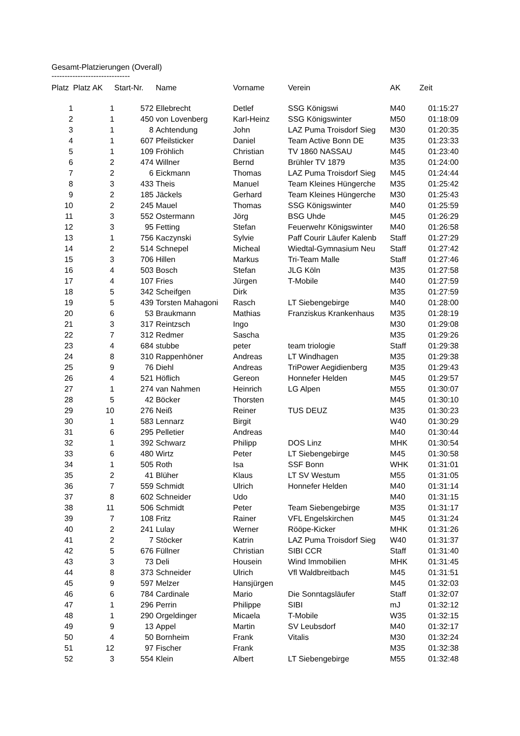Gesamt-Platzierungen (Overall)
------------------------------
| Platz | Platz AK | Start-Nr. | Name | Vorname | Verein | AK | Zeit |
| --- | --- | --- | --- | --- | --- | --- | --- |
| 1 | 1 | 572 | Ellebrecht | Detlef | SSG Königswi | M40 | 01:15:27 |
| 2 | 1 | 450 | von Lovenberg | Karl-Heinz | SSG Königswinter | M50 | 01:18:09 |
| 3 | 1 | 8 | Achtendung | John | LAZ Puma Troisdorf Sieg | M30 | 01:20:35 |
| 4 | 1 | 607 | Pfeilsticker | Daniel | Team Active Bonn DE | M35 | 01:23:33 |
| 5 | 1 | 109 | Fröhlich | Christian | TV 1860 NASSAU | M45 | 01:23:40 |
| 6 | 2 | 474 | Willner | Bernd | Brühler TV 1879 | M35 | 01:24:00 |
| 7 | 2 | 6 | Eickmann | Thomas | LAZ Puma Troisdorf Sieg | M45 | 01:24:44 |
| 8 | 3 | 433 | Theis | Manuel | Team Kleines Hüngerche | M35 | 01:25:42 |
| 9 | 2 | 185 | Jäckels | Gerhard | Team Kleines Hüngerche | M30 | 01:25:43 |
| 10 | 2 | 245 | Mauel | Thomas | SSG Königswinter | M40 | 01:25:59 |
| 11 | 3 | 552 | Ostermann | Jörg | BSG Uhde | M45 | 01:26:29 |
| 12 | 3 | 95 | Fetting | Stefan | Feuerwehr Königswinter | M40 | 01:26:58 |
| 13 | 1 | 756 | Kaczynski | Sylvie | Paff Courir Läufer Kalenb | Staff | 01:27:29 |
| 14 | 2 | 514 | Schnepel | Micheal | Wiedtal-Gymnasium Neu | Staff | 01:27:42 |
| 15 | 3 | 706 | Hillen | Markus | Tri-Team Malle | Staff | 01:27:46 |
| 16 | 4 | 503 | Bosch | Stefan | JLG Köln | M35 | 01:27:58 |
| 17 | 4 | 107 | Fries | Jürgen | T-Mobile | M40 | 01:27:59 |
| 18 | 5 | 342 | Scheifgen | Dirk | | M35 | 01:27:59 |
| 19 | 5 | 439 | Torsten Mahagoni | Rasch | LT Siebengebirge | M40 | 01:28:00 |
| 20 | 6 | 53 | Braukmann | Mathias | Franziskus Krankenhaus | M35 | 01:28:19 |
| 21 | 3 | 317 | Reintzsch | Ingo | | M30 | 01:29:08 |
| 22 | 7 | 312 | Redmer | Sascha | | M35 | 01:29:26 |
| 23 | 4 | 684 | stubbe | peter | team triologie | Staff | 01:29:38 |
| 24 | 8 | 310 | Rappenhöner | Andreas | LT Windhagen | M35 | 01:29:38 |
| 25 | 9 | 76 | Diehl | Andreas | TriPower Aegidienberg | M35 | 01:29:43 |
| 26 | 4 | 521 | Höflich | Gereon | Honnefer Helden | M45 | 01:29:57 |
| 27 | 1 | 274 | van Nahmen | Heinrich | LG Alpen | M55 | 01:30:07 |
| 28 | 5 | 42 | Böcker | Thorsten | | M45 | 01:30:10 |
| 29 | 10 | 276 | Neiß | Reiner | TUS DEUZ | M35 | 01:30:23 |
| 30 | 1 | 583 | Lennarz | Birgit | | W40 | 01:30:29 |
| 31 | 6 | 295 | Pelletier | Andreas | | M40 | 01:30:44 |
| 32 | 1 | 392 | Schwarz | Philipp | DOS Linz | MHK | 01:30:54 |
| 33 | 6 | 480 | Wirtz | Peter | LT Siebengebirge | M45 | 01:30:58 |
| 34 | 1 | 505 | Roth | Isa | SSF Bonn | WHK | 01:31:01 |
| 35 | 2 | 41 | Blüher | Klaus | LT SV Westum | M55 | 01:31:05 |
| 36 | 7 | 559 | Schmidt | Ulrich | Honnefer Helden | M40 | 01:31:14 |
| 37 | 8 | 602 | Schneider | Udo | | M40 | 01:31:15 |
| 38 | 11 | 506 | Schmidt | Peter | Team Siebengebirge | M35 | 01:31:17 |
| 39 | 7 | 108 | Fritz | Rainer | VFL Engelskirchen | M45 | 01:31:24 |
| 40 | 2 | 241 | Lulay | Werner | Rööpe-Kicker | MHK | 01:31:26 |
| 41 | 2 | 7 | Stöcker | Katrin | LAZ Puma Troisdorf Sieg | W40 | 01:31:37 |
| 42 | 5 | 676 | Füllner | Christian | SIBI CCR | Staff | 01:31:40 |
| 43 | 3 | 73 | Deli | Housein | Wind Immobilien | MHK | 01:31:45 |
| 44 | 8 | 373 | Schneider | Ulrich | Vfl Waldbreitbach | M45 | 01:31:51 |
| 45 | 9 | 597 | Melzer | Hansjürgen | | M45 | 01:32:03 |
| 46 | 6 | 784 | Cardinale | Mario | Die Sonntagsläufer | Staff | 01:32:07 |
| 47 | 1 | 296 | Perrin | Philippe | SIBI | mJ | 01:32:12 |
| 48 | 1 | 290 | Orgeldinger | Micaela | T-Mobile | W35 | 01:32:15 |
| 49 | 9 | 13 | Appel | Martin | SV Leubsdorf | M40 | 01:32:17 |
| 50 | 4 | 50 | Bornheim | Frank | Vitalis | M30 | 01:32:24 |
| 51 | 12 | 97 | Fischer | Frank | | M35 | 01:32:38 |
| 52 | 3 | 554 | Klein | Albert | LT Siebengebirge | M55 | 01:32:48 |